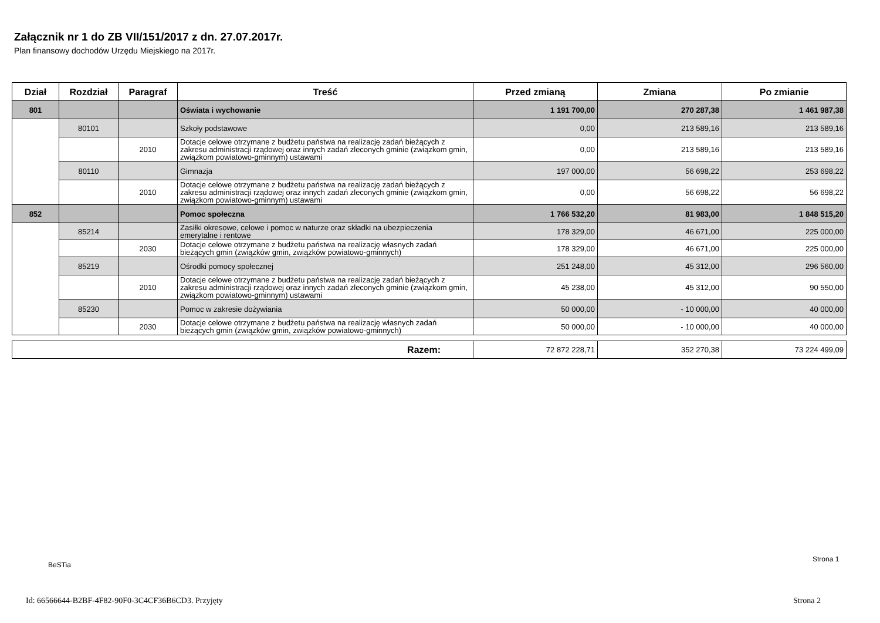Załącznik nr 1 do ZB VII/151/2017 z dn. 27.07.2017r.
Plan finansowy dochodów Urzędu Miejskiego na 2017r.
| Dział | Rozdział | Paragraf | Treść | Przed zmianą | Zmiana | Po zmianie |
| --- | --- | --- | --- | --- | --- | --- |
| 801 | | | Oświata i wychowanie | 1 191 700,00 | 270 287,38 | 1 461 987,38 |
| | 80101 | | Szkoły podstawowe | 0,00 | 213 589,16 | 213 589,16 |
| | | 2010 | Dotacje celowe otrzymane z budżetu państwa na realizację zadań bieżących z zakresu administracji rządowej oraz innych zadań zleconych gminie (związkom gmin, związkom powiatowo-gminnym) ustawami | 0,00 | 213 589,16 | 213 589,16 |
| | 80110 | | Gimnazja | 197 000,00 | 56 698,22 | 253 698,22 |
| | | 2010 | Dotacje celowe otrzymane z budżetu państwa na realizację zadań bieżących z zakresu administracji rządowej oraz innych zadań zleconych gminie (związkom gmin, związkom powiatowo-gminnym) ustawami | 0,00 | 56 698,22 | 56 698,22 |
| 852 | | | Pomoc społeczna | 1 766 532,20 | 81 983,00 | 1 848 515,20 |
| | 85214 | | Zasiłki okresowe, celowe i pomoc w naturze oraz składki na ubezpieczenia emerytalne i rentowe | 178 329,00 | 46 671,00 | 225 000,00 |
| | | 2030 | Dotacje celowe otrzymane z budżetu państwa na realizację własnych zadań bieżących gmin (związków gmin, związków powiatowo-gminnych) | 178 329,00 | 46 671,00 | 225 000,00 |
| | 85219 | | Ośrodki pomocy społecznej | 251 248,00 | 45 312,00 | 296 560,00 |
| | | 2010 | Dotacje celowe otrzymane z budżetu państwa na realizację zadań bieżących z zakresu administracji rządowej oraz innych zadań zleconych gminie (związkom gmin, związkom powiatowo-gminnym) ustawami | 45 238,00 | 45 312,00 | 90 550,00 |
| | 85230 | | Pomoc w zakresie dożywiania | 50 000,00 | - 10 000,00 | 40 000,00 |
| | | 2030 | Dotacje celowe otrzymane z budżetu państwa na realizację własnych zadań bieżących gmin (związków gmin, związków powiatowo-gminnych) | 50 000,00 | - 10 000,00 | 40 000,00 |
| Razem: | 72 872 228,71 | 352 270,38 | 73 224 499,09 |
BeSTia
Strona 1
Id: 66566644-B2BF-4F82-90F0-3C4CF36B6CD3. Przyjęty
Strona 2